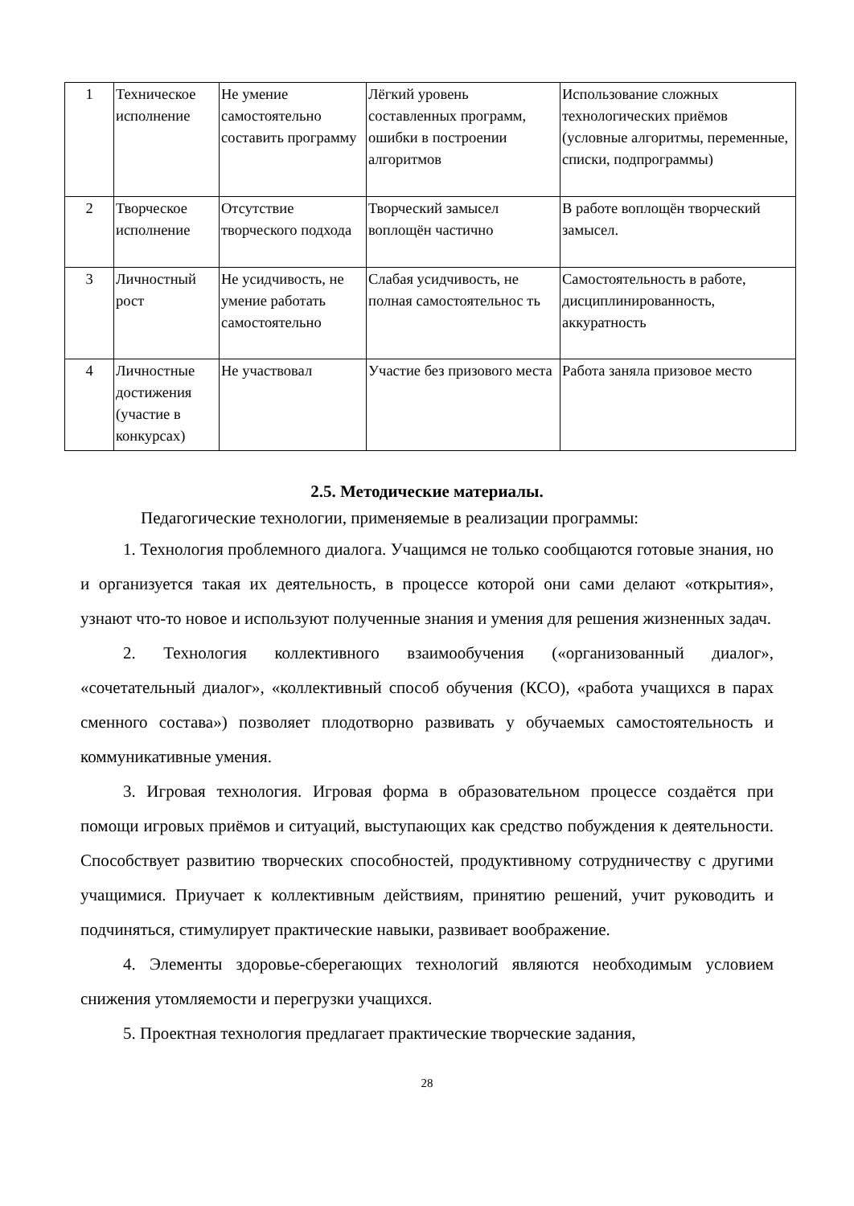| 1 | Техническое исполнение | Не умение самостоятельно составить программу | Лёгкий уровень составленных программ, ошибки в построении алгоритмов | Использование сложных технологических приёмов (условные алгоритмы, переменные, списки, подпрограммы) |
| 2 | Творческое исполнение | Отсутствие творческого подхода | Творческий замысел воплощён частично | В работе воплощён творческий замысел. |
| 3 | Личностный рост | Не усидчивость, не умение работать самостоятельно | Слабая усидчивость, не полная самостоятельнос ть | Самостоятельность в работе, дисциплинированность, аккуратность |
| 4 | Личностные достижения (участие в конкурсах) | Не участвовал | Участие без призового места | Работа заняла призовое место |
2.5. Методические материалы.
Педагогические технологии, применяемые в реализации программы:
1. Технология проблемного диалога. Учащимся не только сообщаются готовые знания, но и организуется такая их деятельность, в процессе которой они сами делают «открытия», узнают что-то новое и используют полученные знания и умения для решения жизненных задач.
2. Технология коллективного взаимообучения («организованный диалог», «сочетательный диалог», «коллективный способ обучения (КСО), «работа учащихся в парах сменного состава») позволяет плодотворно развивать у обучаемых самостоятельность и коммуникативные умения.
3. Игровая технология. Игровая форма в образовательном процессе создаётся при помощи игровых приёмов и ситуаций, выступающих как средство побуждения к деятельности. Способствует развитию творческих способностей, продуктивному сотрудничеству с другими учащимися. Приучает к коллективным действиям, принятию решений, учит руководить и подчиняться, стимулирует практические навыки, развивает воображение.
4. Элементы здоровье-сберегающих технологий являются необходимым условием снижения утомляемости и перегрузки учащихся.
5. Проектная технология предлагает практические творческие задания,
28